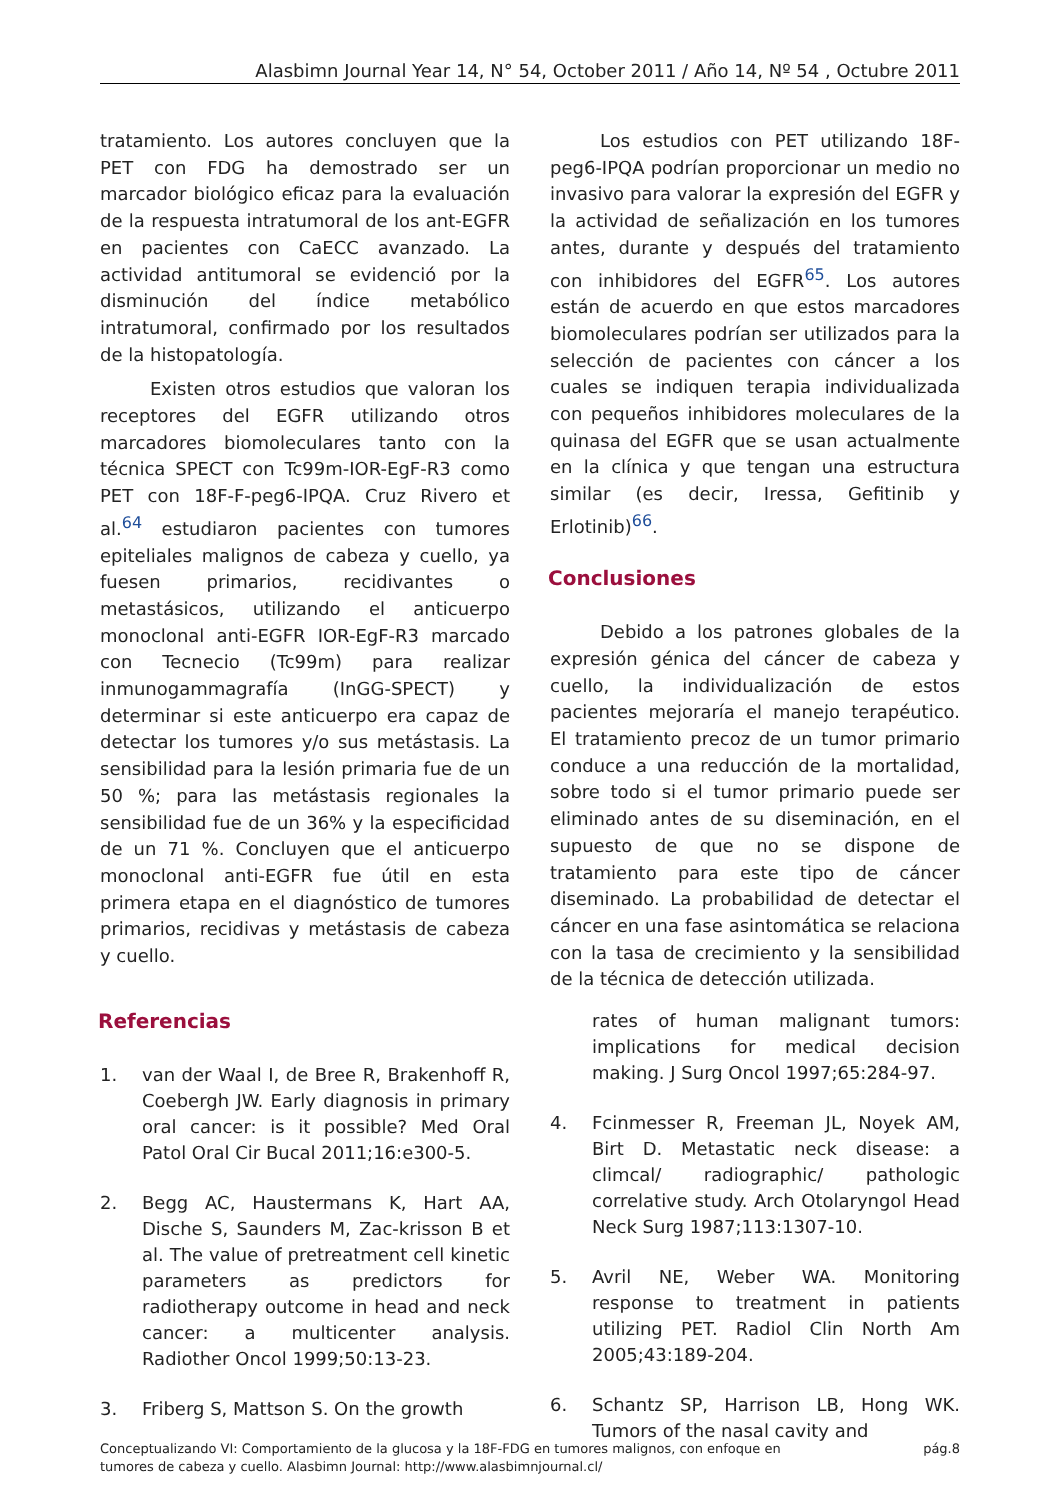Alasbimn Journal Year 14, N° 54, October 2011 / Año 14, Nº 54 , Octubre 2011
tratamiento. Los autores concluyen que la PET con FDG ha demostrado ser un marcador biológico eficaz para la evaluación de la respuesta intratumoral de los ant-EGFR en pacientes con CaECC avanzado. La actividad antitumoral se evidenció por la disminución del índice metabólico intratumoral, confirmado por los resultados de la histopatología.
Existen otros estudios que valoran los receptores del EGFR utilizando otros marcadores biomoleculares tanto con la técnica SPECT con Tc99m-IOR-EgF-R3 como PET con 18F-F-peg6-IPQA. Cruz Rivero et al.<sup>64</sup> estudiaron pacientes con tumores epiteliales malignos de cabeza y cuello, ya fuesen primarios, recidivantes o metastásicos, utilizando el anticuerpo monoclonal anti-EGFR IOR-EgF-R3 marcado con Tecnecio (Tc99m) para realizar inmunogammagrafía (InGG-SPECT) y determinar si este anticuerpo era capaz de detectar los tumores y/o sus metástasis. La sensibilidad para la lesión primaria fue de un 50 %; para las metástasis regionales la sensibilidad fue de un 36% y la especificidad de un 71 %. Concluyen que el anticuerpo monoclonal anti-EGFR fue útil en esta primera etapa en el diagnóstico de tumores primarios, recidivas y metástasis de cabeza y cuello.
Los estudios con PET utilizando 18F-peg6-IPQA podrían proporcionar un medio no invasivo para valorar la expresión del EGFR y la actividad de señalización en los tumores antes, durante y después del tratamiento con inhibidores del EGFR<sup>65</sup>. Los autores están de acuerdo en que estos marcadores biomoleculares podrían ser utilizados para la selección de pacientes con cáncer a los cuales se indiquen terapia individualizada con pequeños inhibidores moleculares de la quinasa del EGFR que se usan actualmente en la clínica y que tengan una estructura similar (es decir, Iressa, Gefitinib y Erlotinib)<sup>66</sup>.
Conclusiones
Debido a los patrones globales de la expresión génica del cáncer de cabeza y cuello, la individualización de estos pacientes mejoraría el manejo terapéutico. El tratamiento precoz de un tumor primario conduce a una reducción de la mortalidad, sobre todo si el tumor primario puede ser eliminado antes de su diseminación, en el supuesto de que no se dispone de tratamiento para este tipo de cáncer diseminado. La probabilidad de detectar el cáncer en una fase asintomática se relaciona con la tasa de crecimiento y la sensibilidad de la técnica de detección utilizada.
Referencias
1. van der Waal I, de Bree R, Brakenhoff R, Coebergh JW. Early diagnosis in primary oral cancer: is it possible? Med Oral Patol Oral Cir Bucal 2011;16:e300-5.
2. Begg AC, Haustermans K, Hart AA, Dische S, Saunders M, Zac-krisson B et al. The value of pretreatment cell kinetic parameters as predictors for radiotherapy outcome in head and neck cancer: a multicenter analysis. Radiother Oncol 1999;50:13-23.
3. Friberg S, Mattson S. On the growth
rates of human malignant tumors: implications for medical decision making. J Surg Oncol 1997;65:284-97.
4. Fcinmesser R, Freeman JL, Noyek AM, Birt D. Metastatic neck disease: a climcal/ radiographic/ pathologic correlative study. Arch Otolaryngol Head Neck Surg 1987;113:1307-10.
5. Avril NE, Weber WA. Monitoring response to treatment in patients utilizing PET. Radiol Clin North Am 2005;43:189-204.
6. Schantz SP, Harrison LB, Hong WK. Tumors of the nasal cavity and
Conceptualizando VI: Comportamiento de la glucosa y la 18F-FDG en tumores malignos, con enfoque en
tumores de cabeza y cuello. Alasbimn Journal: http://www.alasbimnjournal.cl/
pág.8